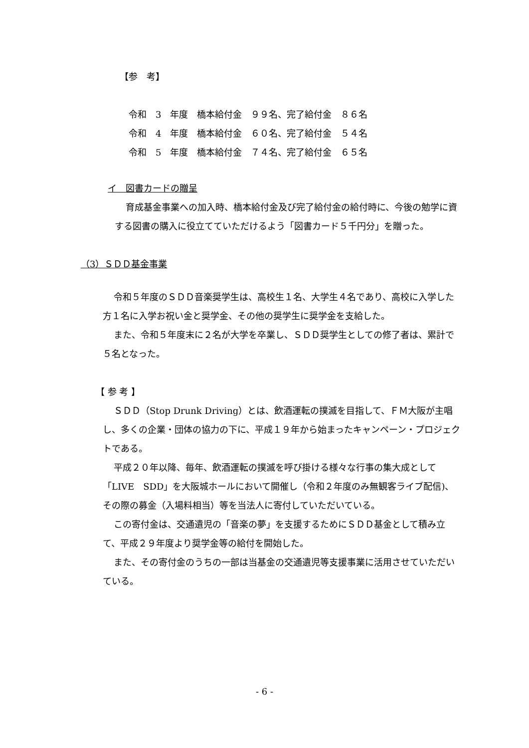【参　考】
令和　3　年度　橋本給付金　９９名、完了給付金　８６名
令和　4　年度　橋本給付金　６０名、完了給付金　５４名
令和　5　年度　橋本給付金　７４名、完了給付金　６５名
イ　図書カードの贈呈
育成基金事業への加入時、橋本給付金及び完了給付金の給付時に、今後の勉学に資する図書の購入に役立てていただけるよう「図書カード５千円分」を贈った。
（3）ＳＤＤ基金事業
令和５年度のＳＤＤ音楽奨学生は、高校生１名、大学生４名であり、高校に入学した方１名に入学お祝い金と奨学金、その他の奨学生に奨学金を支給した。
また、令和５年度末に２名が大学を卒業し、ＳＤＤ奨学生としての修了者は、累計で５名となった。
【 参 考 】
ＳＤＤ（Stop Drunk Driving）とは、飲酒運転の撲滅を目指して、ＦＭ大阪が主唱し、多くの企業・団体の協力の下に、平成１９年から始まったキャンペーン・プロジェクトである。
平成２０年以降、毎年、飲酒運転の撲滅を呼び掛ける様々な行事の集大成として「LIVE　SDD」を大阪城ホールにおいて開催し（令和２年度のみ無観客ライブ配信)、その際の募金（入場料相当）等を当法人に寄付していただいている。
この寄付金は、交通遺児の「音楽の夢」を支援するためにＳＤＤ基金として積み立て、平成２９年度より奨学金等の給付を開始した。
また、その寄付金のうちの一部は当基金の交通遺児等支援事業に活用させていただいている。
- 6 -